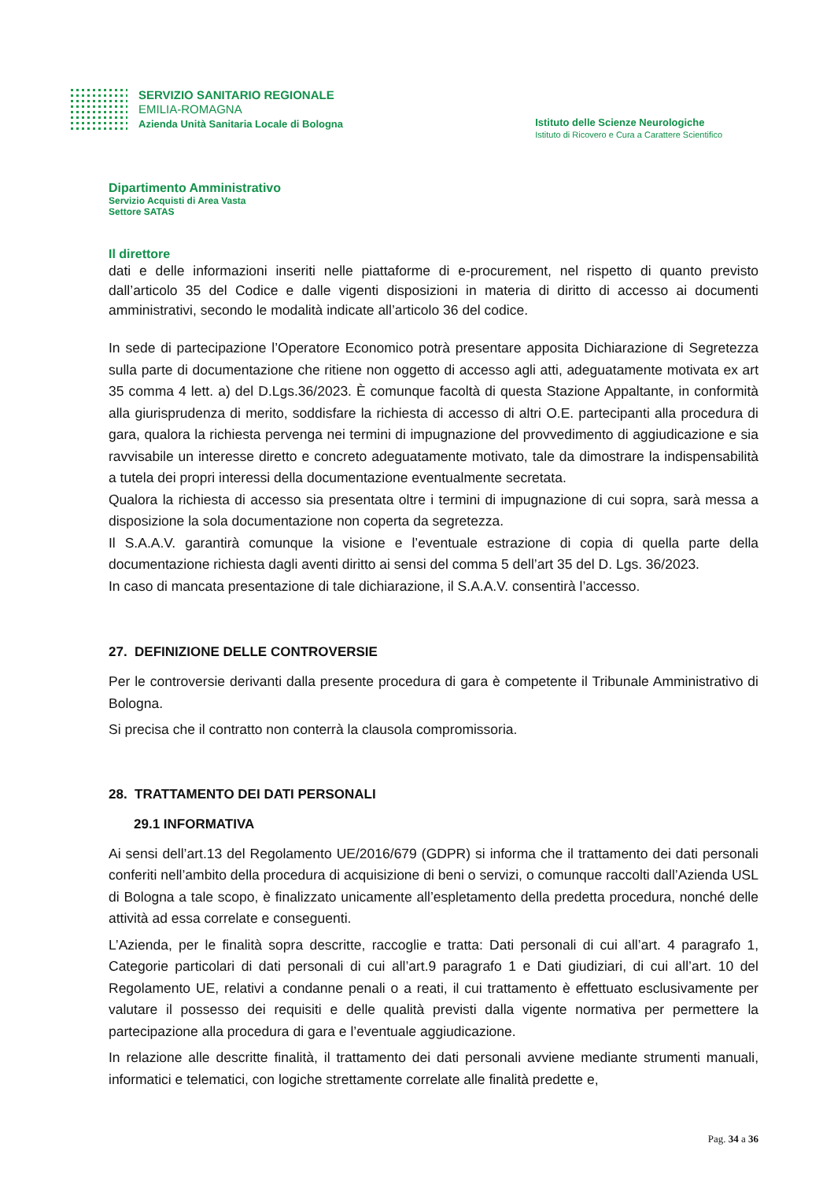SERVIZIO SANITARIO REGIONALE
EMILIA-ROMAGNA
Azienda Unità Sanitaria Locale di Bologna
Istituto delle Scienze Neurologiche
Istituto di Ricovero e Cura a Carattere Scientifico
Dipartimento Amministrativo
Servizio Acquisti di Area Vasta
Settore SATAS
Il direttore
dati e delle informazioni inseriti nelle piattaforme di e-procurement, nel rispetto di quanto previsto dall’articolo 35 del Codice e dalle vigenti disposizioni in materia di diritto di accesso ai documenti amministrativi, secondo le modalità indicate all’articolo 36 del codice.
In sede di partecipazione l’Operatore Economico potrà presentare apposita Dichiarazione di Segretezza sulla parte di documentazione che ritiene non oggetto di accesso agli atti, adeguatamente motivata ex art 35 comma 4 lett. a) del D.Lgs.36/2023. È comunque facoltà di questa Stazione Appaltante, in conformità alla giurisprudenza di merito, soddisfare la richiesta di accesso di altri O.E. partecipanti alla procedura di gara, qualora la richiesta pervenga nei termini di impugnazione del provvedimento di aggiudicazione e sia ravvisabile un interesse diretto e concreto adeguatamente motivato, tale da dimostrare la indispensabilità a tutela dei propri interessi della documentazione eventualmente secretata.
Qualora la richiesta di accesso sia presentata oltre i termini di impugnazione di cui sopra, sarà messa a disposizione la sola documentazione non coperta da segretezza.
Il S.A.A.V. garantirà comunque la visione e l’eventuale estrazione di copia di quella parte della documentazione richiesta dagli aventi diritto ai sensi del comma 5 dell’art 35 del D. Lgs. 36/2023.
In caso di mancata presentazione di tale dichiarazione, il S.A.A.V. consentirà l’accesso.
27. DEFINIZIONE DELLE CONTROVERSIE
Per le controversie derivanti dalla presente procedura di gara è competente il Tribunale Amministrativo di Bologna.
Si precisa che il contratto non conterrà la clausola compromissoria.
28. TRATTAMENTO DEI DATI PERSONALI
29.1 INFORMATIVA
Ai sensi dell’art.13 del Regolamento UE/2016/679 (GDPR) si informa che il trattamento dei dati personali conferiti nell’ambito della procedura di acquisizione di beni o servizi, o comunque raccolti dall’Azienda USL di Bologna a tale scopo, è finalizzato unicamente all’espletamento della predetta procedura, nonché delle attività ad essa correlate e conseguenti.
L’Azienda, per le finalità sopra descritte, raccoglie e tratta: Dati personali di cui all’art. 4 paragrafo 1, Categorie particolari di dati personali di cui all’art.9 paragrafo 1 e Dati giudiziari, di cui all’art. 10 del Regolamento UE, relativi a condanne penali o a reati, il cui trattamento è effettuato esclusivamente per valutare il possesso dei requisiti e delle qualità previsti dalla vigente normativa per permettere la partecipazione alla procedura di gara e l’eventuale aggiudicazione.
In relazione alle descritte finalità, il trattamento dei dati personali avviene mediante strumenti manuali, informatici e telematici, con logiche strettamente correlate alle finalità predette e,
Pag. 34 a 36